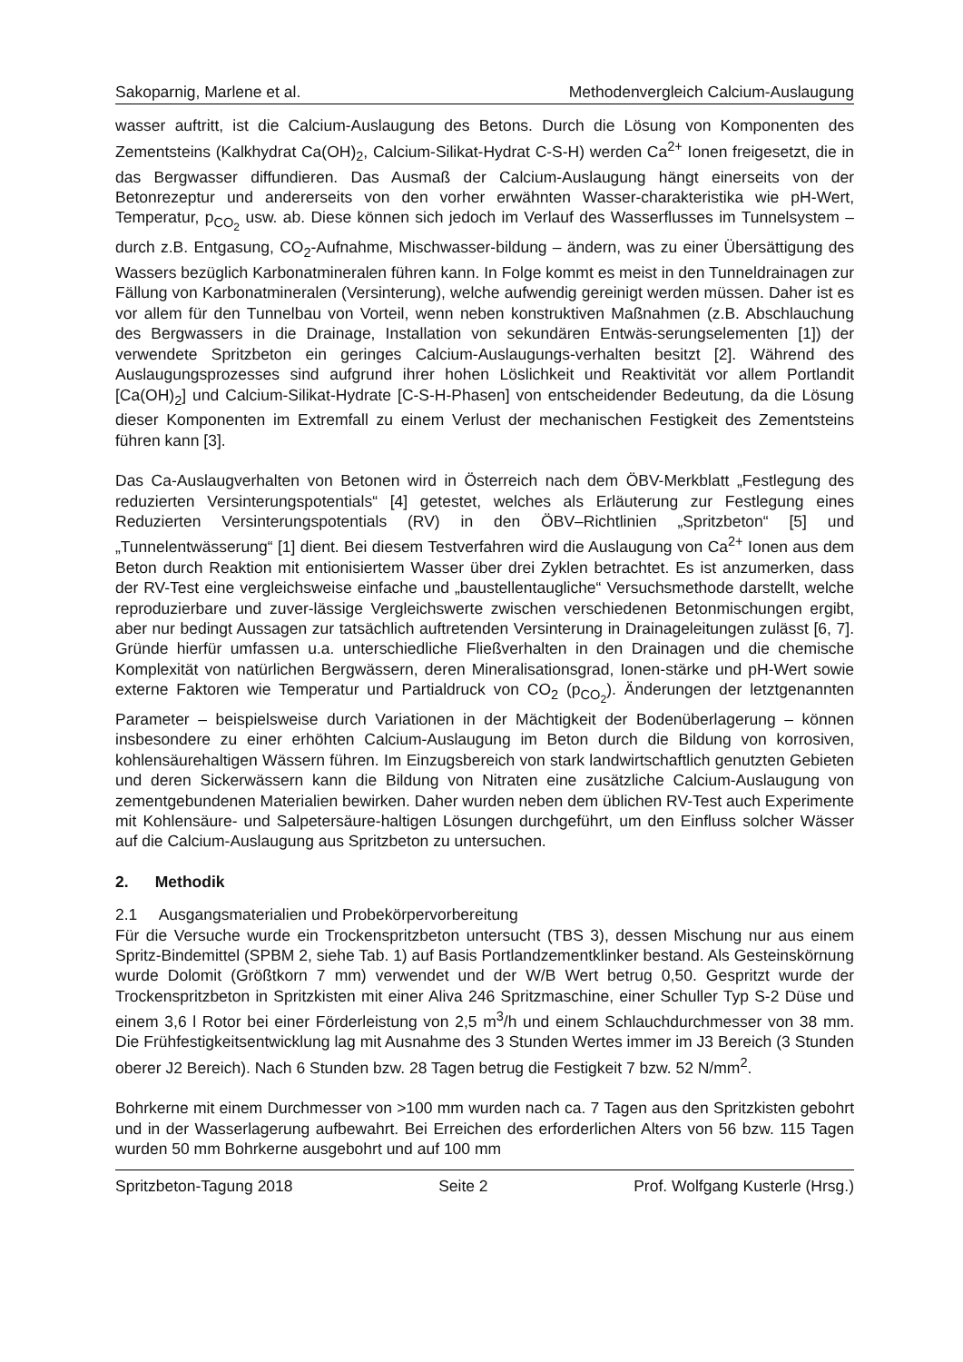Sakoparnig, Marlene et al. Methodenvergleich Calcium-Auslaugung
wasser auftritt, ist die Calcium-Auslaugung des Betons. Durch die Lösung von Komponenten des Zementsteins (Kalkhydrat Ca(OH)<sub>2</sub>, Calcium-Silikat-Hydrat C-S-H) werden Ca<sup>2+</sup> Ionen freigesetzt, die in das Bergwasser diffundieren. Das Ausmaß der Calcium-Auslaugung hängt einerseits von der Betonrezeptur und andererseits von den vorher erwähnten Wasser-charakteristika wie pH-Wert, Temperatur, p<sub>CO<sub>2</sub></sub> usw. ab. Diese können sich jedoch im Verlauf des Wasserflusses im Tunnelsystem – durch z.B. Entgasung, CO<sub>2</sub>-Aufnahme, Mischwasser-bildung – ändern, was zu einer Übersättigung des Wassers bezüglich Karbonatmineralen führen kann. In Folge kommt es meist in den Tunneldrainagen zur Fällung von Karbonatmineralen (Versinterung), welche aufwendig gereinigt werden müssen. Daher ist es vor allem für den Tunnelbau von Vorteil, wenn neben konstruktiven Maßnahmen (z.B. Abschlauchung des Bergwassers in die Drainage, Installation von sekundären Entwäs-serungselementen [1]) der verwendete Spritzbeton ein geringes Calcium-Auslaugungs-verhalten besitzt [2]. Während des Auslaugungsprozesses sind aufgrund ihrer hohen Löslichkeit und Reaktivität vor allem Portlandit [Ca(OH)<sub>2</sub>] und Calcium-Silikat-Hydrate [C-S-H-Phasen] von entscheidender Bedeutung, da die Lösung dieser Komponenten im Extremfall zu einem Verlust der mechanischen Festigkeit des Zementsteins führen kann [3].
Das Ca-Auslaugverhalten von Betonen wird in Österreich nach dem ÖBV-Merkblatt „Festlegung des reduzierten Versinterungspotentials“ [4] getestet, welches als Erläuterung zur Festlegung eines Reduzierten Versinterungspotentials (RV) in den ÖBV–Richtlinien „Spritzbeton“ [5] und „Tunnelentwässerung“ [1] dient. Bei diesem Testverfahren wird die Auslaugung von Ca<sup>2+</sup> Ionen aus dem Beton durch Reaktion mit entionisiertem Wasser über drei Zyklen betrachtet. Es ist anzumerken, dass der RV-Test eine vergleichsweise einfache und „baustellentaugliche“ Versuchsmethode darstellt, welche reproduzierbare und zuver-lässige Vergleichswerte zwischen verschiedenen Betonmischungen ergibt, aber nur bedingt Aussagen zur tatsächlich auftretenden Versinterung in Drainageleitungen zulässt [6, 7]. Gründe hierfür umfassen u.a. unterschiedliche Fließverhalten in den Drainagen und die chemische Komplexität von natürlichen Bergwässern, deren Mineralisationsgrad, Ionen-stärke und pH-Wert sowie externe Faktoren wie Temperatur und Partialdruck von CO<sub>2</sub> (p<sub>CO<sub>2</sub></sub>). Änderungen der letztgenannten Parameter – beispielsweise durch Variationen in der Mächtigkeit der Bodenüberlagerung – können insbesondere zu einer erhöhten Calcium-Auslaugung im Beton durch die Bildung von korrosiven, kohlensäurehaltigen Wässern führen. Im Einzugsbereich von stark landwirtschaftlich genutzten Gebieten und deren Sickerwässern kann die Bildung von Nitraten eine zusätzliche Calcium-Auslaugung von zementgebundenen Materialien bewirken. Daher wurden neben dem üblichen RV-Test auch Experimente mit Kohlensäure- und Salpetersäure-haltigen Lösungen durchgeführt, um den Einfluss solcher Wässer auf die Calcium-Auslaugung aus Spritzbeton zu untersuchen.
2. Methodik
2.1 Ausgangsmaterialien und Probekörpervorbereitung
Für die Versuche wurde ein Trockenspritzbeton untersucht (TBS 3), dessen Mischung nur aus einem Spritz-Bindemittel (SPBM 2, siehe Tab. 1) auf Basis Portlandzementklinker bestand. Als Gesteinskörnung wurde Dolomit (Größtkorn 7 mm) verwendet und der W/B Wert betrug 0,50. Gespritzt wurde der Trockenspritzbeton in Spritzkisten mit einer Aliva 246 Spritzmaschine, einer Schuller Typ S-2 Düse und einem 3,6 l Rotor bei einer Förderleistung von 2,5 m<sup>3</sup>/h und einem Schlauchdurchmesser von 38 mm. Die Frühfestigkeitsentwicklung lag mit Ausnahme des 3 Stunden Wertes immer im J3 Bereich (3 Stunden oberer J2 Bereich). Nach 6 Stunden bzw. 28 Tagen betrug die Festigkeit 7 bzw. 52 N/mm<sup>2</sup>.
Bohrkerne mit einem Durchmesser von >100 mm wurden nach ca. 7 Tagen aus den Spritzkisten gebohrt und in der Wasserlagerung aufbewahrt. Bei Erreichen des erforderlichen Alters von 56 bzw. 115 Tagen wurden 50 mm Bohrkerne ausgebohrt und auf 100 mm
Spritzbeton-Tagung 2018 Seite 2 Prof. Wolfgang Kusterle (Hrsg.)